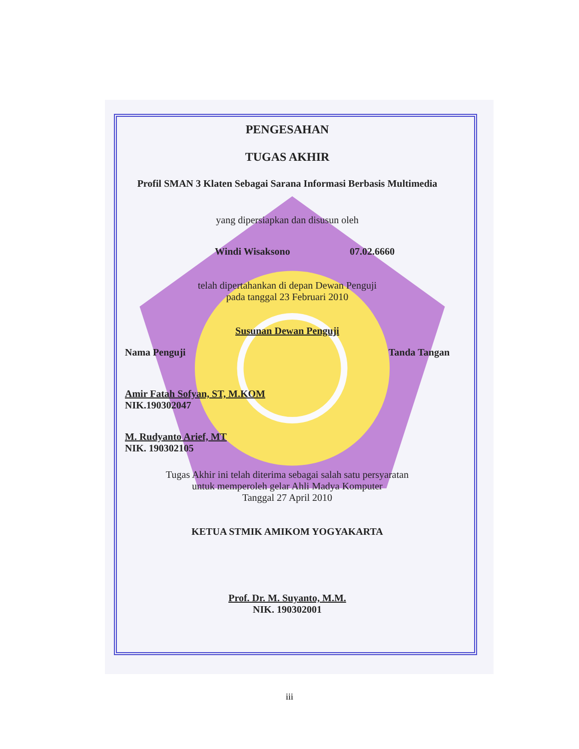PENGESAHAN
TUGAS AKHIR
Profil SMAN 3 Klaten Sebagai Sarana Informasi Berbasis Multimedia
yang dipersiapkan dan disusun oleh
Windi Wisaksono 07.02.6660
telah dipertahankan di depan Dewan Penguji
pada tanggal 23 Februari 2010
Susunan Dewan Penguji
Nama Penguji Tanda Tangan
Amir Fatah Sofyan, ST, M.KOM
NIK.190302047
M. Rudyanto Arief, MT
NIK. 190302105
Tugas Akhir ini telah diterima sebagai salah satu persyaratan
untuk memperoleh gelar Ahli Madya Komputer
Tanggal 27 April 2010
KETUA STMIK AMIKOM YOGYAKARTA
Prof. Dr. M. Suyanto, M.M.
NIK. 190302001
iii